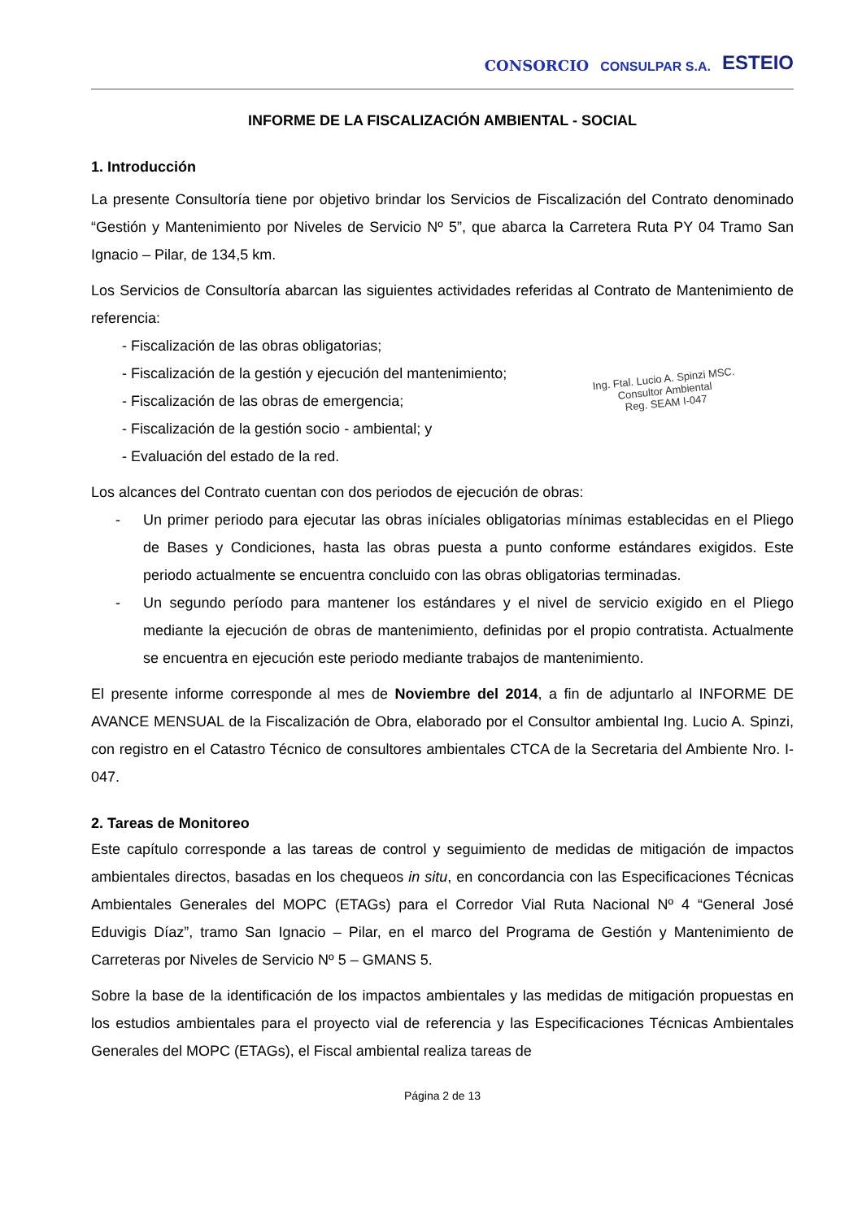CONSORCIO CONSULPAR S.A. ESTEIO
INFORME DE LA FISCALIZACIÓN AMBIENTAL - SOCIAL
1. Introducción
La presente Consultoría tiene por objetivo brindar los Servicios de Fiscalización del Contrato denominado “Gestión y Mantenimiento por Niveles de Servicio Nº 5”, que abarca la Carretera Ruta PY 04 Tramo San Ignacio – Pilar, de 134,5 km.
Los Servicios de Consultoría abarcan las siguientes actividades referidas al Contrato de Mantenimiento de referencia:
Ing. Ftal. Lucio A. Spinzi MSC.
Consultor Ambiental
Reg. SEAM I-047
- Fiscalización de las obras obligatorias;
- Fiscalización de la gestión y ejecución del mantenimiento;
- Fiscalización de las obras de emergencia;
- Fiscalización de la gestión socio - ambiental; y
- Evaluación del estado de la red.
Los alcances del Contrato cuentan con dos periodos de ejecución de obras:
- Un primer periodo para ejecutar las obras iníciales obligatorias mínimas establecidas en el Pliego de Bases y Condiciones, hasta las obras puesta a punto conforme estándares exigidos. Este periodo actualmente se encuentra concluido con las obras obligatorias terminadas.
- Un segundo período para mantener los estándares y el nivel de servicio exigido en el Pliego mediante la ejecución de obras de mantenimiento, definidas por el propio contratista. Actualmente se encuentra en ejecución este periodo mediante trabajos de mantenimiento.
El presente informe corresponde al mes de Noviembre del 2014, a fin de adjuntarlo al INFORME DE AVANCE MENSUAL de la Fiscalización de Obra, elaborado por el Consultor ambiental Ing. Lucio A. Spinzi, con registro en el Catastro Técnico de consultores ambientales CTCA de la Secretaria del Ambiente Nro. I-047.
2. Tareas de Monitoreo
Este capítulo corresponde a las tareas de control y seguimiento de medidas de mitigación de impactos ambientales directos, basadas en los chequeos in situ, en concordancia con las Especificaciones Técnicas Ambientales Generales del MOPC (ETAGs) para el Corredor Vial Ruta Nacional Nº 4 “General José Eduvigis Díaz”, tramo San Ignacio – Pilar, en el marco del Programa de Gestión y Mantenimiento de Carreteras por Niveles de Servicio Nº 5 – GMANS 5.
Sobre la base de la identificación de los impactos ambientales y las medidas de mitigación propuestas en los estudios ambientales para el proyecto vial de referencia y las Especificaciones Técnicas Ambientales Generales del MOPC (ETAGs), el Fiscal ambiental realiza tareas de
Página 2 de 13